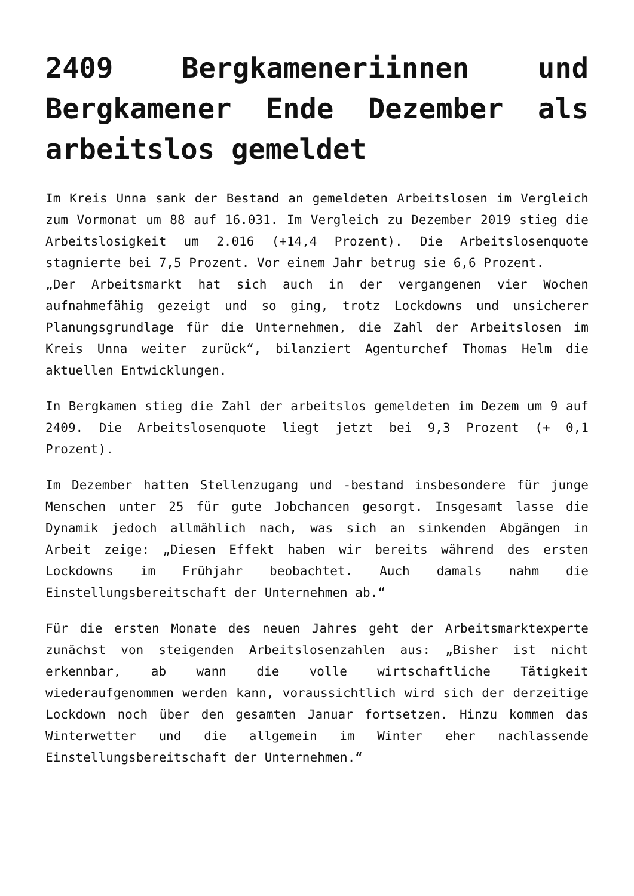2409 Bergkameneriinnen und Bergkamener Ende Dezember als arbeitslos gemeldet
Im Kreis Unna sank der Bestand an gemeldeten Arbeitslosen im Vergleich zum Vormonat um 88 auf 16.031. Im Vergleich zu Dezember 2019 stieg die Arbeitslosigkeit um 2.016 (+14,4 Prozent). Die Arbeitslosenquote stagnierte bei 7,5 Prozent. Vor einem Jahr betrug sie 6,6 Prozent.
„Der Arbeitsmarkt hat sich auch in der vergangenen vier Wochen aufnahmefähig gezeigt und so ging, trotz Lockdowns und unsicherer Planungsgrundlage für die Unternehmen, die Zahl der Arbeitslosen im Kreis Unna weiter zurück“, bilanziert Agenturchef Thomas Helm die aktuellen Entwicklungen.
In Bergkamen stieg die Zahl der arbeitslos gemeldeten im Dezem um 9 auf 2409. Die Arbeitslosenquote liegt jetzt bei 9,3 Prozent (+ 0,1 Prozent).
Im Dezember hatten Stellenzugang und -bestand insbesondere für junge Menschen unter 25 für gute Jobchancen gesorgt. Insgesamt lasse die Dynamik jedoch allmählich nach, was sich an sinkenden Abgängen in Arbeit zeige: „Diesen Effekt haben wir bereits während des ersten Lockdowns im Frühjahr beobachtet. Auch damals nahm die Einstellungsbereitschaft der Unternehmen ab.“
Für die ersten Monate des neuen Jahres geht der Arbeitsmarktexperte zunächst von steigenden Arbeitslosenzahlen aus: „Bisher ist nicht erkennbar, ab wann die volle wirtschaftliche Tätigkeit wiederaufgenommen werden kann, voraussichtlich wird sich der derzeitige Lockdown noch über den gesamten Januar fortsetzen. Hinzu kommen das Winterwetter und die allgemein im Winter eher nachlassende Einstellungsbereitschaft der Unternehmen.“